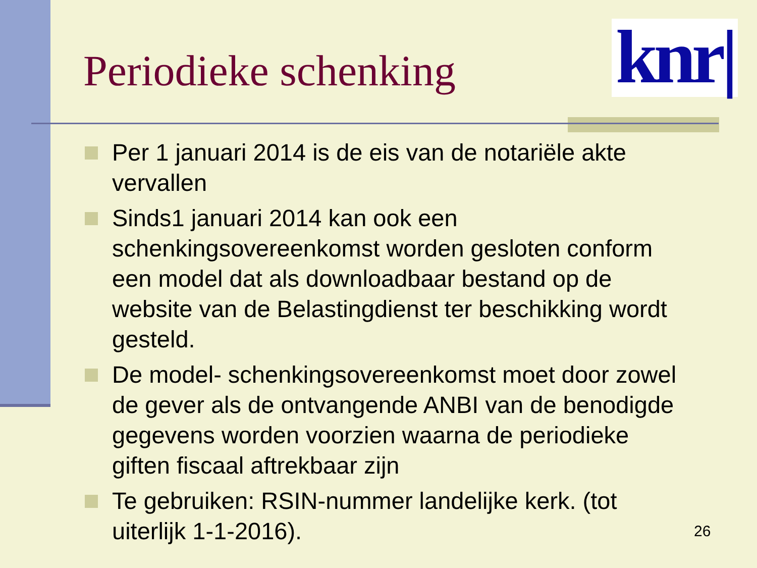Periodieke schenking
knr|
Per 1 januari 2014 is de eis van de notariële akte vervallen
Sinds1 januari 2014 kan ook een schenkingsovereenkomst worden gesloten conform een model dat als downloadbaar bestand op de website van de Belastingdienst ter beschikking wordt gesteld.
De model- schenkingsovereenkomst moet door zowel de gever als de ontvangende ANBI van de benodigde gegevens worden voorzien waarna de periodieke giften fiscaal aftrekbaar zijn
Te gebruiken: RSIN-nummer landelijke kerk. (tot uiterlijk 1-1-2016).
26